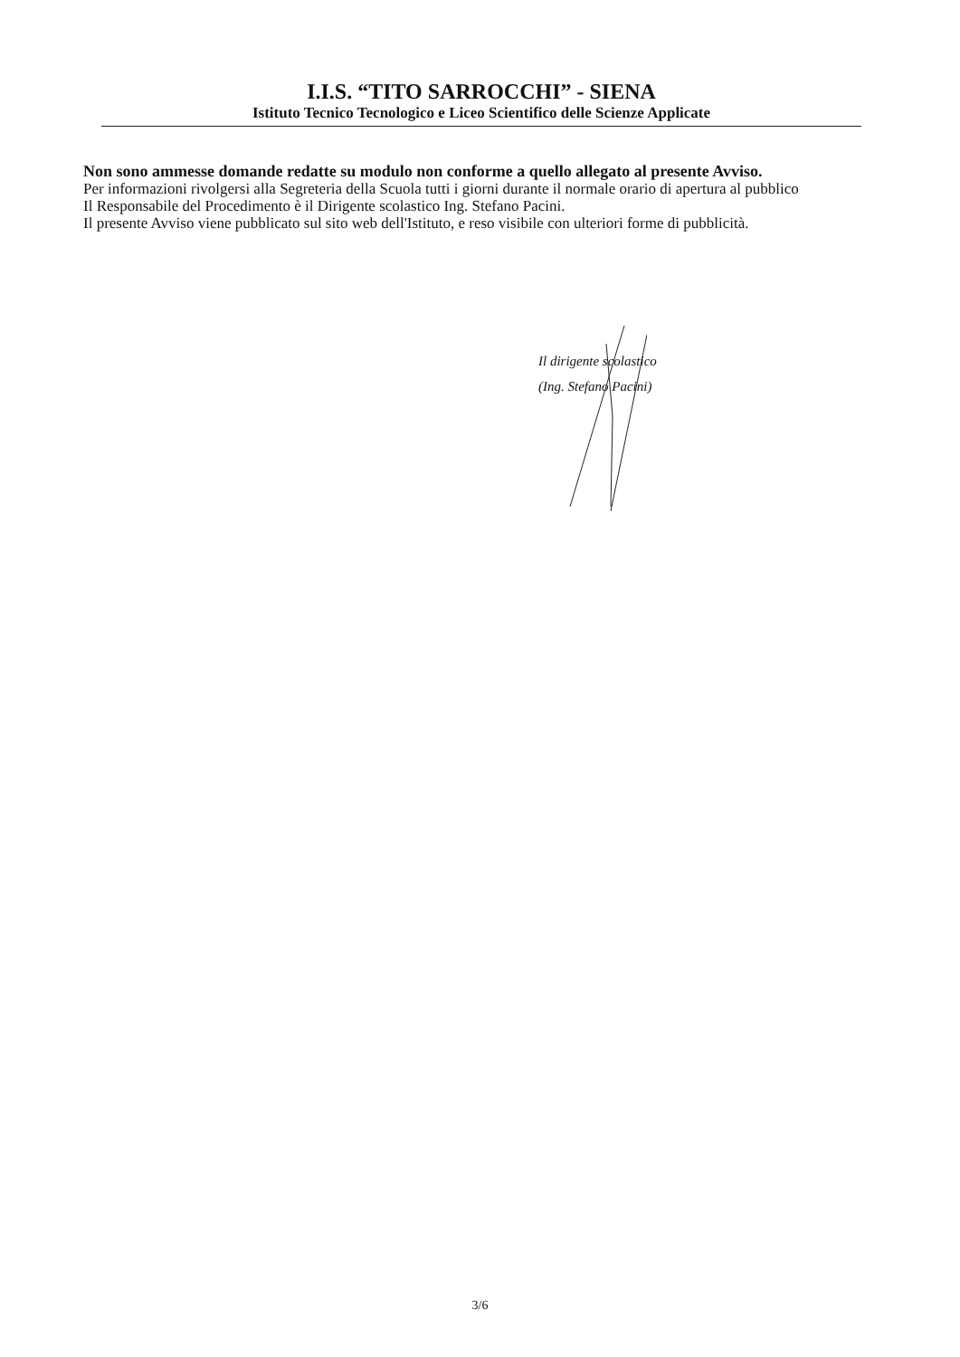I.I.S. “TITO SARROCCHI” - SIENA
Istituto Tecnico Tecnologico e Liceo Scientifico delle Scienze Applicate
Non sono ammesse domande redatte su modulo non conforme a quello allegato al presente Avviso.
Per informazioni rivolgersi alla Segreteria della Scuola tutti i giorni durante il normale orario di apertura al pubblico
Il Responsabile del Procedimento è il Dirigente scolastico Ing. Stefano Pacini.
Il presente Avviso viene pubblicato sul sito web dell'Istituto, e reso visibile con ulteriori forme di pubblicità.
Il dirigente scolastico
(Ing. Stefano Pacini)
3/6